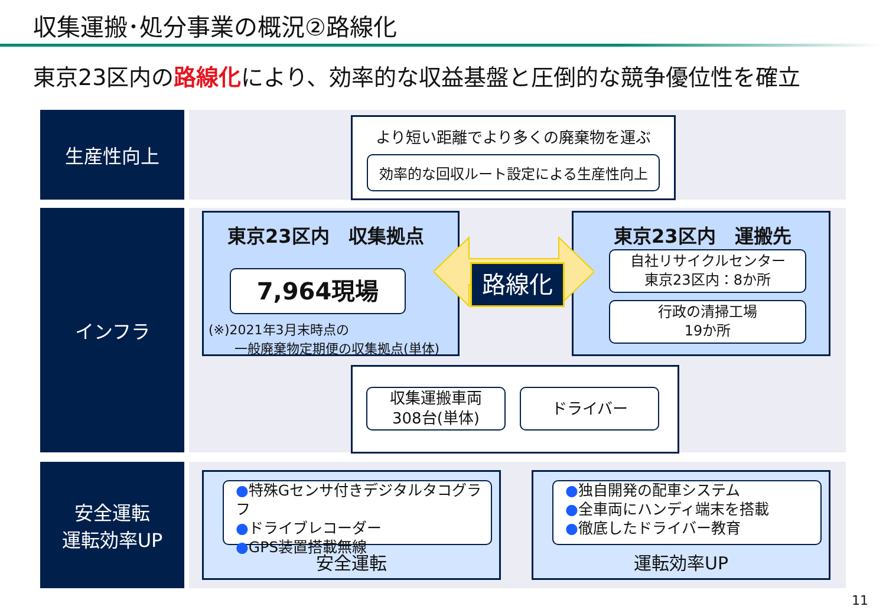収集運搬･処分事業の概況②路線化
東京23区内の路線化により、効率的な収益基盤と圧倒的な競争優位性を確立
生産性向上
インフラ
安全運転
運転効率UP
より短い距離でより多くの廃棄物を運ぶ
効率的な回収ルート設定による生産性向上
東京23区内　収集拠点
7,964現場
(※)2021年3月末時点の
　　一般廃棄物定期便の収集拠点(単体)
東京23区内　運搬先
自社リサイクルセンター
東京23区内：8か所
行政の清掃工場
19か所
路線化
収集運搬車両
308台(単体)
ドライバー
●特殊Gセンサ付きデジタルタコグラフ
●ドライブレコーダー
●GPS装置搭載無線
安全運転
●独自開発の配車システム
●全車両にハンディ端末を搭載
●徹底したドライバー教育
運転効率UP
11